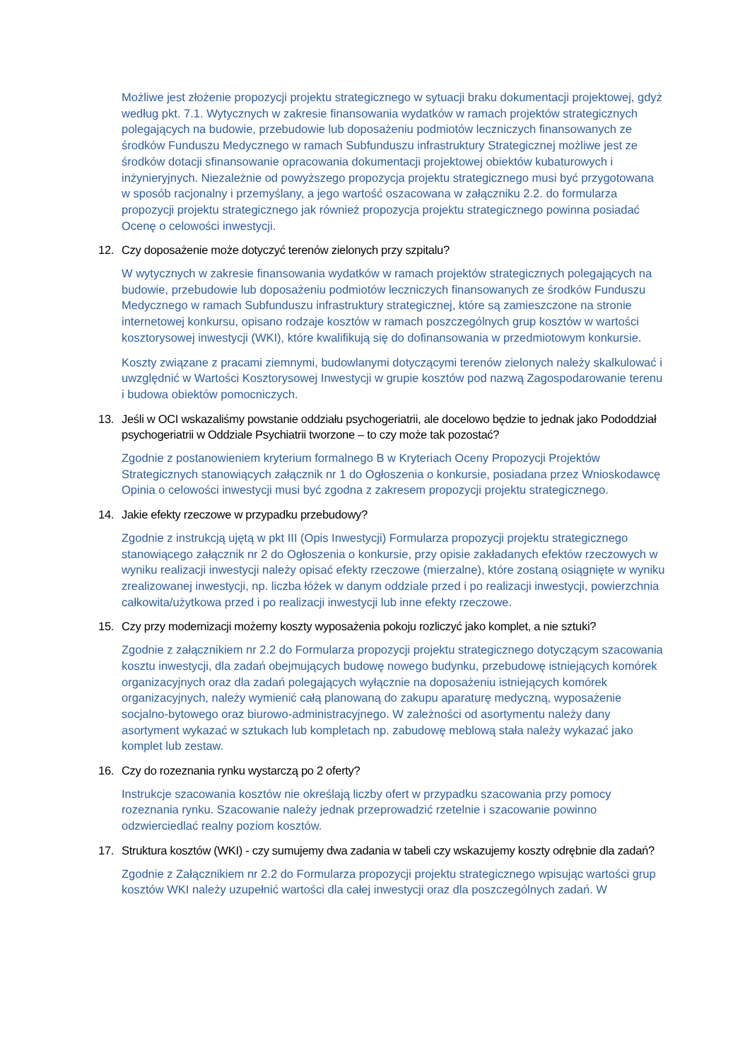Możliwe jest złożenie propozycji projektu strategicznego w sytuacji braku dokumentacji projektowej, gdyż według pkt. 7.1. Wytycznych w zakresie finansowania wydatków w ramach projektów strategicznych polegających na budowie, przebudowie lub doposażeniu podmiotów leczniczych finansowanych ze środków Funduszu Medycznego w ramach Subfunduszu infrastruktury Strategicznej możliwe jest ze środków dotacji sfinansowanie opracowania dokumentacji projektowej obiektów kubaturowych i inżynieryjnych. Niezależnie od powyższego propozycja projektu strategicznego musi być przygotowana w sposób racjonalny i przemyślany, a jego wartość oszacowana w załączniku 2.2. do formularza propozycji projektu strategicznego jak również propozycja projektu strategicznego powinna posiadać Ocenę o celowości inwestycji.
12. Czy doposażenie może dotyczyć terenów zielonych przy szpitalu?
W wytycznych w zakresie finansowania wydatków w ramach projektów strategicznych polegających na budowie, przebudowie lub doposażeniu podmiotów leczniczych finansowanych ze środków Funduszu Medycznego w ramach Subfunduszu infrastruktury strategicznej, które są zamieszczone na stronie internetowej konkursu, opisano rodzaje kosztów w ramach poszczególnych grup kosztów w wartości kosztorysowej inwestycji (WKI), które kwalifikują się do dofinansowania w przedmiotowym konkursie.
Koszty związane z pracami ziemnymi, budowlanymi dotyczącymi terenów zielonych należy skalkulować i uwzględnić w Wartości Kosztorysowej Inwestycji w grupie kosztów pod nazwą Zagospodarowanie terenu i budowa obiektów pomocniczych.
13. Jeśli w OCI wskazaliśmy powstanie oddziału psychogeriatrii, ale docelowo będzie to jednak jako Pododdział psychogeriatrii w Oddziale Psychiatrii tworzone – to czy może tak pozostać?
Zgodnie z postanowieniem kryterium formalnego B w Kryteriach Oceny Propozycji Projektów Strategicznych stanowiących załącznik nr 1 do Ogłoszenia o konkursie, posiadana przez Wnioskodawcę Opinia o celowości inwestycji musi być zgodna z zakresem propozycji projektu strategicznego.
14. Jakie efekty rzeczowe w przypadku przebudowy?
Zgodnie z instrukcją ujętą w pkt III (Opis Inwestycji) Formularza propozycji projektu strategicznego stanowiącego załącznik nr 2 do Ogłoszenia o konkursie, przy opisie zakładanych efektów rzeczowych w wyniku realizacji inwestycji należy opisać efekty rzeczowe (mierzalne), które zostaną osiągnięte w wyniku zrealizowanej inwestycji, np. liczba łóżek w danym oddziale przed i po realizacji inwestycji, powierzchnia całkowita/użytkowa przed i po realizacji inwestycji lub inne efekty rzeczowe.
15. Czy przy modernizacji możemy koszty wyposażenia pokoju rozliczyć jako komplet, a nie sztuki?
Zgodnie z załącznikiem nr 2.2 do Formularza propozycji projektu strategicznego dotyczącym szacowania kosztu inwestycji, dla zadań obejmujących budowę nowego budynku, przebudowę istniejących komórek organizacyjnych oraz dla zadań polegających wyłącznie na doposażeniu istniejących komórek organizacyjnych, należy wymienić całą planowaną do zakupu aparaturę medyczną, wyposażenie socjalno-bytowego oraz biurowo-administracyjnego. W zależności od asortymentu należy dany asortyment wykazać w sztukach lub kompletach np. zabudowę meblową stała należy wykazać jako komplet lub zestaw.
16. Czy do rozeznania rynku wystarczą po 2 oferty?
Instrukcje szacowania kosztów nie określają liczby ofert w przypadku szacowania przy pomocy rozeznania rynku. Szacowanie należy jednak przeprowadzić rzetelnie i szacowanie powinno odzwierciedlać realny poziom kosztów.
17. Struktura kosztów (WKI) - czy sumujemy dwa zadania w tabeli czy wskazujemy koszty odrębnie dla zadań?
Zgodnie z Załącznikiem nr 2.2 do Formularza propozycji projektu strategicznego wpisując wartości grup kosztów WKI należy uzupełnić wartości dla całej inwestycji oraz dla poszczególnych zadań. W